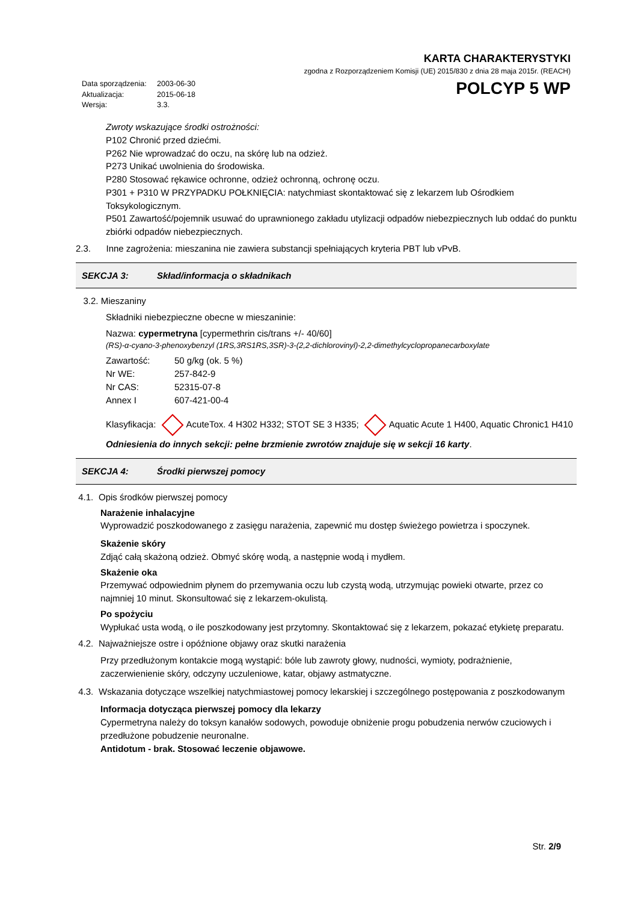KARTA CHARAKTERYSTYKI
zgodna z Rozporządzeniem Komisji (UE) 2015/830 z dnia 28 maja 2015r. (REACH)
Data sporządzenia: 2003-06-30
Aktualizacja: 2015-06-18
Wersja: 3.3.
POLCYP 5 WP
Zwroty wskazujące środki ostrożności:
P102 Chronić przed dziećmi.
P262 Nie wprowadzać do oczu, na skórę lub na odzież.
P273 Unikać uwolnienia do środowiska.
P280 Stosować rękawice ochronne, odzież ochronną, ochronę oczu.
P301 + P310 W PRZYPADKU POŁKNIĘCIA: natychmiast skontaktować się z lekarzem lub Ośrodkiem Toksykologicznym.
P501 Zawartość/pojemnik usuwać do uprawnionego zakładu utylizacji odpadów niebezpiecznych lub oddać do punktu zbiórki odpadów niebezpiecznych.
2.3. Inne zagrożenia: mieszanina nie zawiera substancji spełniających kryteria PBT lub vPvB.
SEKCJA 3: Skład/informacja o składnikach
3.2. Mieszaniny
Składniki niebezpieczne obecne w mieszaninie:
Nazwa: cypermetryna [cypermethrin cis/trans +/- 40/60]
(RS)-α-cyano-3-phenoxybenzyl (1RS,3RS1RS,3SR)-3-(2,2-dichlorovinyl)-2,2-dimethylcyclopropanecarboxylate
Zawartość: 50 g/kg (ok. 5 %)
Nr WE: 257-842-9
Nr CAS: 52315-07-8
Annex I 607-421-00-4
Klasyfikacja: AcuteTox. 4 H302 H332; STOT SE 3 H335; Aquatic Acute 1 H400, Aquatic Chronic1 H410
Odniesienia do innych sekcji: pełne brzmienie zwrotów znajduje się w sekcji 16 karty.
SEKCJA 4: Środki pierwszej pomocy
4.1. Opis środków pierwszej pomocy
Narażenie inhalacyjne
Wyprowadzić poszkodowanego z zasięgu narażenia, zapewnić mu dostęp świeżego powietrza i spoczynek.
Skażenie skóry
Zdjąć całą skażoną odzież. Obmyć skórę wodą, a następnie wodą i mydłem.
Skażenie oka
Przemywać odpowiednim płynem do przemywania oczu lub czystą wodą, utrzymując powieki otwarte, przez co najmniej 10 minut. Skonsultować się z lekarzem-okulistą.
Po spożyciu
Wypłukać usta wodą, o ile poszkodowany jest przytomny. Skontaktować się z lekarzem, pokazać etykietę preparatu.
4.2. Najważniejsze ostre i opóźnione objawy oraz skutki narażenia
Przy przedłużonym kontakcie mogą wystąpić: bóle lub zawroty głowy, nudności, wymioty, podrażnienie, zaczerwienienie skóry, odczyny uczuleniowe, katar, objawy astmatyczne.
4.3. Wskazania dotyczące wszelkiej natychmiastowej pomocy lekarskiej i szczególnego postępowania z poszkodowanym
Informacja dotycząca pierwszej pomocy dla lekarzy
Cypermetryna należy do toksyn kanałów sodowych, powoduje obniżenie progu pobudzenia nerwów czuciowych i przedłużone pobudzenie neuronalne.
Antidotum - brak. Stosować leczenie objawowe.
Str. 2/9